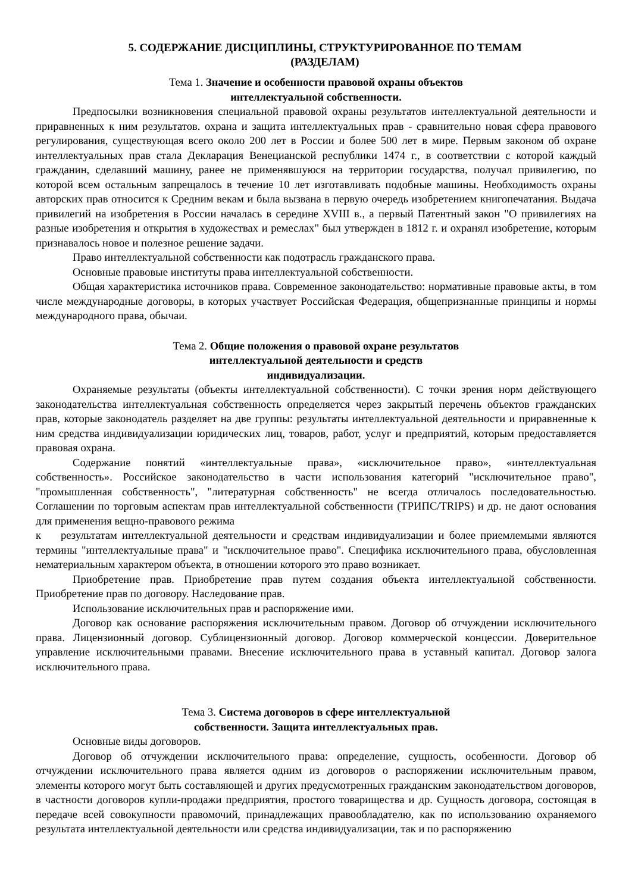5. СОДЕРЖАНИЕ ДИСЦИПЛИНЫ, СТРУКТУРИРОВАННОЕ ПО ТЕМАМ
(РАЗДЕЛАМ)
Тема 1. Значение и особенности правовой охраны объектов
интеллектуальной собственности.
Предпосылки возникновения специальной правовой охраны результатов интеллектуальной деятельности и приравненных к ним результатов. охрана и защита интеллектуальных прав - сравнительно новая сфера правового регулирования, существующая всего около 200 лет в России и более 500 лет в мире. Первым законом об охране интеллектуальных прав стала Декларация Венецианской республики 1474 г., в соответствии с которой каждый гражданин, сделавший машину, ранее не применявшуюся на территории государства, получал привилегию, по которой всем остальным запрещалось в течение 10 лет изготавливать подобные машины. Необходимость охраны авторских прав относится к Средним векам и была вызвана в первую очередь изобретением книгопечатания. Выдача привилегий на изобретения в России началась в середине XVIII в., а первый Патентный закон "О привилегиях на разные изобретения и открытия в художествах и ремеслах" был утвержден в 1812 г. и охранял изобретение, которым признавалось новое и полезное решение задачи.
Право интеллектуальной собственности как подотрасль гражданского права.
Основные правовые институты права интеллектуальной собственности.
Общая характеристика источников права. Современное законодательство: нормативные правовые акты, в том числе международные договоры, в которых участвует Российская Федерация, общепризнанные принципы и нормы международного права, обычаи.
Тема 2. Общие положения о правовой охране результатов
интеллектуальной деятельности и средств
индивидуализации.
Охраняемые результаты (объекты интеллектуальной собственности). С точки зрения норм действующего законодательства интеллектуальная собственность определяется через закрытый перечень объектов гражданских прав, которые законодатель разделяет на две группы: результаты интеллектуальной деятельности и приравненные к ним средства индивидуализации юридических лиц, товаров, работ, услуг и предприятий, которым предоставляется правовая охрана.
Содержание понятий «интеллектуальные права», «исключительное право», «интеллектуальная собственность». Российское законодательство в части использования категорий "исключительное право", "промышленная собственность", "литературная собственность" не всегда отличалось последовательностью. Соглашении по торговым аспектам прав интеллектуальной собственности (ТРИПС/TRIPS) и др. не дают основания для применения вещно-правового режима
к результатам интеллектуальной деятельности и средствам индивидуализации и более приемлемыми являются термины "интеллектуальные права" и "исключительное право". Специфика исключительного права, обусловленная нематериальным характером объекта, в отношении которого это право возникает.
Приобретение прав. Приобретение прав путем создания объекта интеллектуальной собственности. Приобретение прав по договору. Наследование прав.
Использование исключительных прав и распоряжение ими.
Договор как основание распоряжения исключительным правом. Договор об отчуждении исключительного права. Лицензионный договор. Сублицензионный договор. Договор коммерческой концессии. Доверительное управление исключительными правами. Внесение исключительного права в уставный капитал. Договор залога исключительного права.
Тема 3. Система договоров в сфере интеллектуальной
собственности. Защита интеллектуальных прав.
Основные виды договоров.
Договор об отчуждении исключительного права: определение, сущность, особенности. Договор об отчуждении исключительного права является одним из договоров о распоряжении исключительным правом, элементы которого могут быть составляющей и других предусмотренных гражданским законодательством договоров, в частности договоров купли-продажи предприятия, простого товарищества и др. Сущность договора, состоящая в передаче всей совокупности правомочий, принадлежащих правообладателю, как по использованию охраняемого результата интеллектуальной деятельности или средства индивидуализации, так и по распоряжению